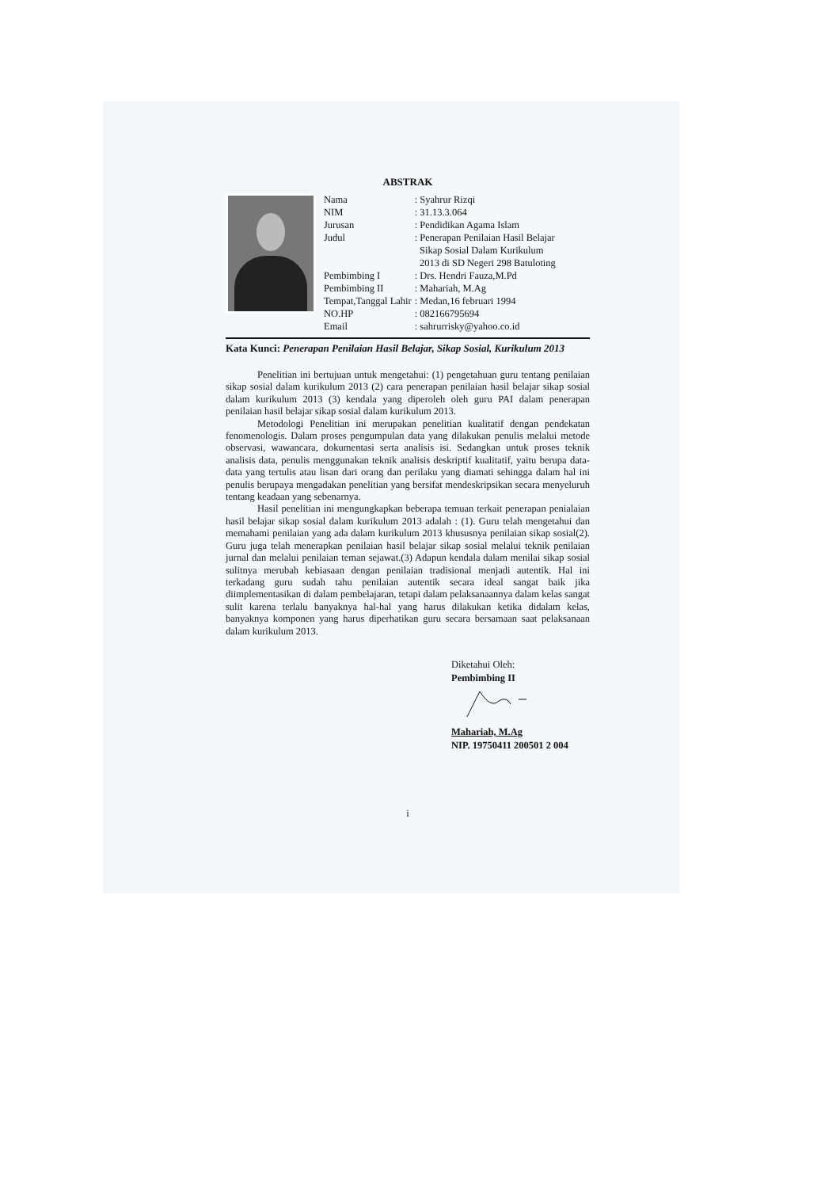ABSTRAK
| Nama | : Syahrur Rizqi |
| NIM | : 31.13.3.064 |
| Jurusan | : Pendidikan Agama Islam |
| Judul | : Penerapan Penilaian Hasil Belajar Sikap Sosial Dalam Kurikulum 2013 di SD Negeri 298 Batuloting |
| Pembimbing I | : Drs. Hendri Fauza,M.Pd |
| Pembimbing II | : Mahariah, M.Ag |
| Tempat,Tanggal Lahir | : Medan,16 februari 1994 |
| NO.HP | : 082166795694 |
| Email | : sahrurrisky@yahoo.co.id |
Kata Kunci: Penerapan Penilaian Hasil Belajar, Sikap Sosial, Kurikulum 2013
Penelitian ini bertujuan untuk mengetahui: (1) pengetahuan guru tentang penilaian sikap sosial dalam kurikulum 2013 (2) cara penerapan penilaian hasil belajar sikap sosial dalam kurikulum 2013 (3) kendala yang diperoleh oleh guru PAI dalam penerapan penilaian hasil belajar sikap sosial dalam kurikulum 2013.
Metodologi Penelitian ini merupakan penelitian kualitatif dengan pendekatan fenomenologis. Dalam proses pengumpulan data yang dilakukan penulis melalui metode observasi, wawancara, dokumentasi serta analisis isi. Sedangkan untuk proses teknik analisis data, penulis menggunakan teknik analisis deskriptif kualitatif, yaitu berupa data-data yang tertulis atau lisan dari orang dan perilaku yang diamati sehingga dalam hal ini penulis berupaya mengadakan penelitian yang bersifat mendeskripsikan secara menyeluruh tentang keadaan yang sebenarnya.
Hasil penelitian ini mengungkapkan beberapa temuan terkait penerapan penialaian hasil belajar sikap sosial dalam kurikulum 2013 adalah : (1). Guru telah mengetahui dan memahami penilaian yang ada dalam kurikulum 2013 khususnya penilaian sikap sosial(2). Guru juga telah menerapkan penilaian hasil belajar sikap sosial melalui teknik penilaian jurnal dan melalui penilaian teman sejawat.(3) Adapun kendala dalam menilai sikap sosial sulitnya merubah kebiasaan dengan penilaian tradisional menjadi autentik. Hal ini terkadang guru sudah tahu penilaian autentik secara ideal sangat baik jika diimplementasikan di dalam pembelajaran, tetapi dalam pelaksanaannya dalam kelas sangat sulit karena terlalu banyaknya hal-hal yang harus dilakukan ketika didalam kelas, banyaknya komponen yang harus diperhatikan guru secara bersamaan saat pelaksanaan dalam kurikulum 2013.
Diketahui Oleh:
Pembimbing II
Mahariah, M.Ag
NIP. 19750411 200501 2 004
i